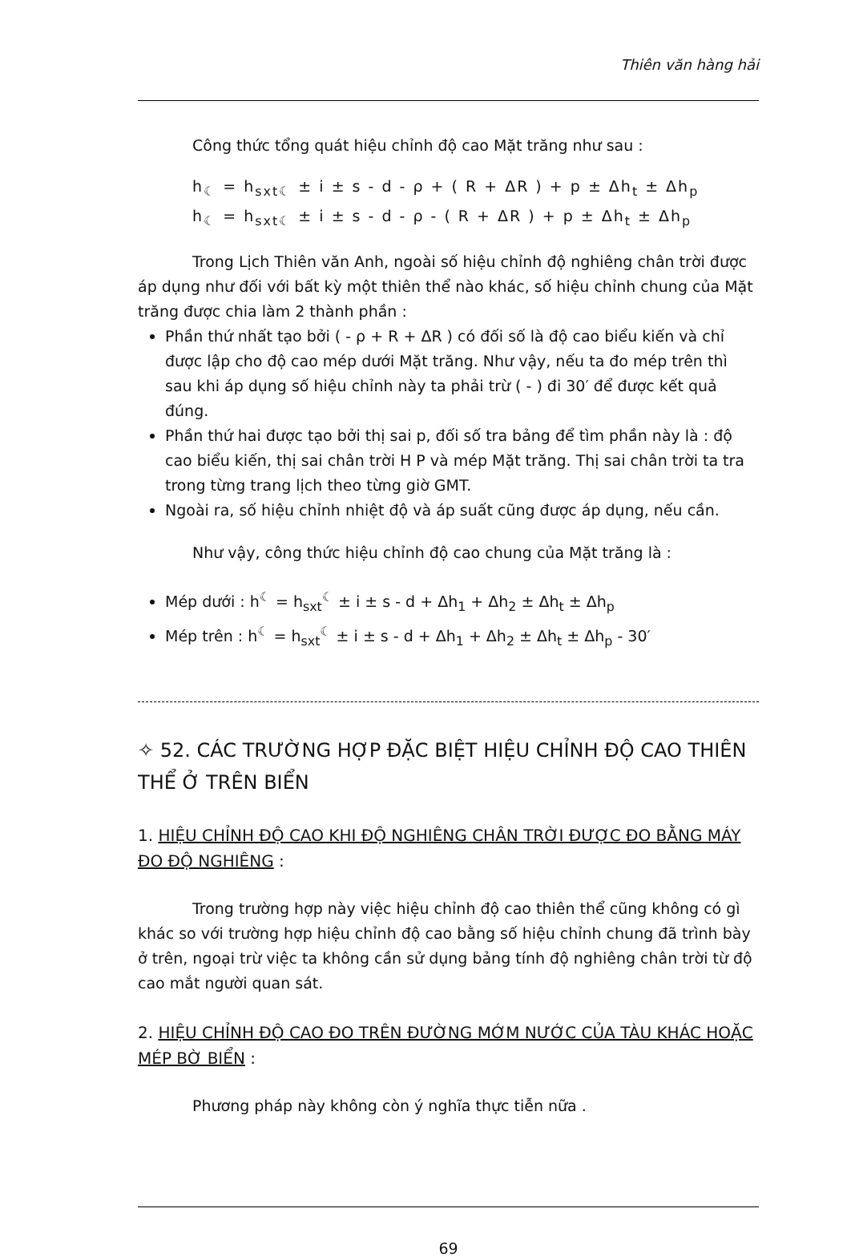Thiên văn hàng hải
Công thức tổng quát hiệu chỉnh độ cao Mặt trăng như sau :
h<sub>☾</sub> = h<sub>sxt☾</sub> ± i ± s - d - ρ + ( R + ΔR ) + p ± Δh<sub>t</sub> ± Δh<sub>p</sub>
h<sub>☾</sub> = h<sub>sxt☾</sub> ± i ± s - d - ρ - ( R + ΔR ) + p ± Δh<sub>t</sub> ± Δh<sub>p</sub>
Trong Lịch Thiên văn Anh, ngoài số hiệu chỉnh độ nghiêng chân trời được áp dụng như đối với bất kỳ một thiên thể nào khác, số hiệu chỉnh chung của Mặt trăng được chia làm 2 thành phần :
Phần thứ nhất tạo bởi ( - ρ + R + ΔR ) có đối số là độ cao biểu kiến và chỉ được lập cho độ cao mép dưới Mặt trăng. Như vậy, nếu ta đo mép trên thì sau khi áp dụng số hiệu chỉnh này ta phải trừ ( - ) đi 30′ để được kết quả đúng.
Phần thứ hai được tạo bởi thị sai p, đối số tra bảng để tìm phần này là : độ cao biểu kiến, thị sai chân trời H P và mép Mặt trăng. Thị sai chân trời ta tra trong từng trang lịch theo từng giờ GMT.
Ngoài ra, số hiệu chỉnh nhiệt độ và áp suất cũng được áp dụng, nếu cần.
Như vậy, công thức hiệu chỉnh độ cao chung của Mặt trăng là :
Mép dưới : h<sup>☾</sup> = h<sub>sxt</sub><sup>☾</sup> ± i ± s - d + Δh<sub>1</sub> + Δh<sub>2</sub> ± Δh<sub>t</sub> ± Δh<sub>p</sub>
Mép trên : h<sup>☾</sup> = h<sub>sxt</sub><sup>☾</sup> ± i ± s - d + Δh<sub>1</sub> + Δh<sub>2</sub> ± Δh<sub>t</sub> ± Δh<sub>p</sub> - 30′
✧ 52. CÁC TRƯỜNG HỢP ĐẶC BIỆT HIỆU CHỈNH ĐỘ CAO THIÊN THỂ Ở TRÊN BIỂN
1. HIỆU CHỈNH ĐỘ CAO KHI ĐỘ NGHIÊNG CHÂN TRỜI ĐƯỢC ĐO BẰNG MÁY ĐO ĐỘ NGHIÊNG :
Trong trường hợp này việc hiệu chỉnh độ cao thiên thể cũng không có gì khác so với trường hợp hiệu chỉnh độ cao bằng số hiệu chỉnh chung đã trình bày ở trên, ngoại trừ việc ta không cần sử dụng bảng tính độ nghiêng chân trời từ độ cao mắt người quan sát.
2. HIỆU CHỈNH ĐỘ CAO ĐO TRÊN ĐƯỜNG MỚM NƯỚC CỦA TÀU KHÁC HOẶC MÉP BỜ BIỂN :
Phương pháp này không còn ý nghĩa thực tiễn nữa .
69